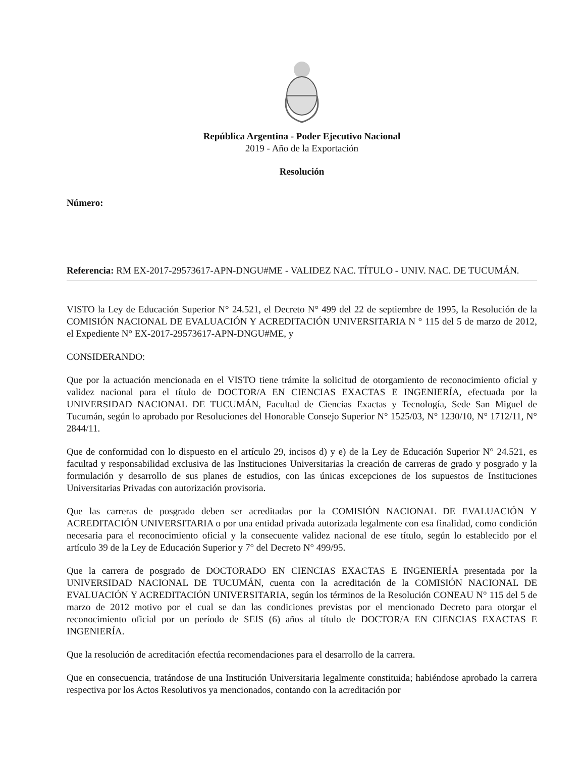República Argentina - Poder Ejecutivo Nacional
2019 - Año de la Exportación
Resolución
Número:
Referencia: RM EX-2017-29573617-APN-DNGU#ME - VALIDEZ NAC. TÍTULO - UNIV. NAC. DE TUCUMÁN.
VISTO la Ley de Educación Superior N° 24.521, el Decreto N° 499 del 22 de septiembre de 1995, la Resolución de la COMISIÓN NACIONAL DE EVALUACIÓN Y ACREDITACIÓN UNIVERSITARIA N ° 115 del 5 de marzo de 2012, el Expediente N° EX-2017-29573617-APN-DNGU#ME, y
CONSIDERANDO:
Que por la actuación mencionada en el VISTO tiene trámite la solicitud de otorgamiento de reconocimiento oficial y validez nacional para el título de DOCTOR/A EN CIENCIAS EXACTAS E INGENIERÍA, efectuada por la UNIVERSIDAD NACIONAL DE TUCUMÁN, Facultad de Ciencias Exactas y Tecnología, Sede San Miguel de Tucumán, según lo aprobado por Resoluciones del Honorable Consejo Superior N° 1525/03, N° 1230/10, N° 1712/11, N° 2844/11.
Que de conformidad con lo dispuesto en el artículo 29, incisos d) y e) de la Ley de Educación Superior N° 24.521, es facultad y responsabilidad exclusiva de las Instituciones Universitarias la creación de carreras de grado y posgrado y la formulación y desarrollo de sus planes de estudios, con las únicas excepciones de los supuestos de Instituciones Universitarias Privadas con autorización provisoria.
Que las carreras de posgrado deben ser acreditadas por la COMISIÓN NACIONAL DE EVALUACIÓN Y ACREDITACIÓN UNIVERSITARIA o por una entidad privada autorizada legalmente con esa finalidad, como condición necesaria para el reconocimiento oficial y la consecuente validez nacional de ese título, según lo establecido por el artículo 39 de la Ley de Educación Superior y 7° del Decreto N° 499/95.
Que la carrera de posgrado de DOCTORADO EN CIENCIAS EXACTAS E INGENIERÍA presentada por la UNIVERSIDAD NACIONAL DE TUCUMÁN, cuenta con la acreditación de la COMISIÓN NACIONAL DE EVALUACIÓN Y ACREDITACIÓN UNIVERSITARIA, según los términos de la Resolución CONEAU N° 115 del 5 de marzo de 2012 motivo por el cual se dan las condiciones previstas por el mencionado Decreto para otorgar el reconocimiento oficial por un período de SEIS (6) años al título de DOCTOR/A EN CIENCIAS EXACTAS E INGENIERÍA.
Que la resolución de acreditación efectúa recomendaciones para el desarrollo de la carrera.
Que en consecuencia, tratándose de una Institución Universitaria legalmente constituida; habiéndose aprobado la carrera respectiva por los Actos Resolutivos ya mencionados, contando con la acreditación por